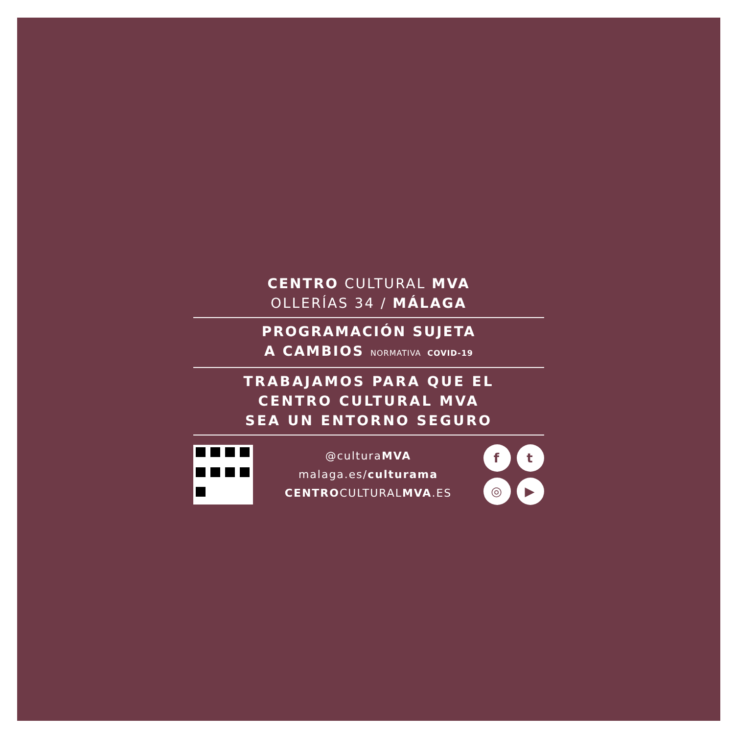CENTRO CULTURAL MVA
OLLERÍAS 34 / MÁLAGA
PROGRAMACIÓN SUJETA
A CAMBIOS NORMATIVA COVID-19
TRABAJAMOS PARA QUE EL
CENTRO CULTURAL MVA
SEA UN ENTORNO SEGURO
@culturaMVA
malaga.es/culturama
CENTROCULTURALMVA.ES
f
t
◎
▶